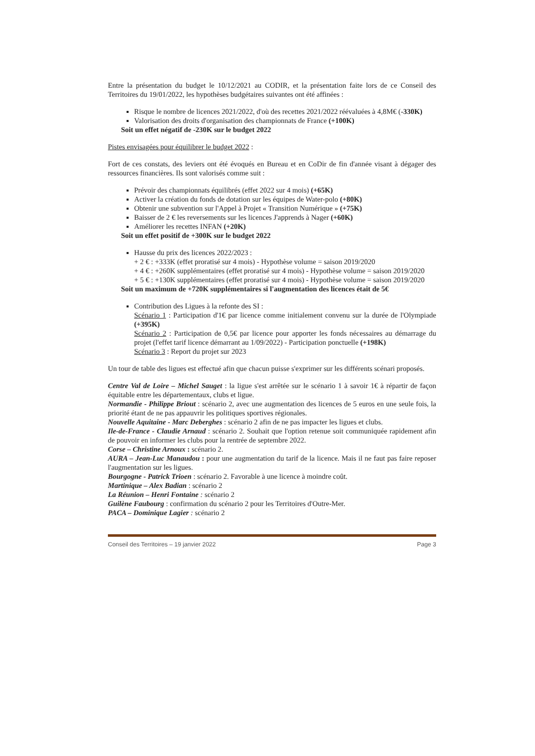Entre la présentation du budget le 10/12/2021 au CODIR, et la présentation faite lors de ce Conseil des Territoires du 19/01/2022, les hypothèses budgétaires suivantes ont été affinées :
Risque le nombre de licences 2021/2022, d'où des recettes 2021/2022 réévaluées à 4,8M€ (-330K)
Valorisation des droits d'organisation des championnats de France (+100K)
Soit un effet négatif de -230K sur le budget 2022
Pistes envisagées pour équilibrer le budget 2022 :
Fort de ces constats, des leviers ont été évoqués en Bureau et en CoDir de fin d'année visant à dégager des ressources financières. Ils sont valorisés comme suit :
Prévoir des championnats équilibrés (effet 2022 sur 4 mois) (+65K)
Activer la création du fonds de dotation sur les équipes de Water-polo (+80K)
Obtenir une subvention sur l'Appel à Projet « Transition Numérique » (+75K)
Baisser de 2 € les reversements sur les licences J'apprends à Nager (+60K)
Améliorer les recettes INFAN (+20K)
Soit un effet positif de +300K sur le budget 2022
Hausse du prix des licences 2022/2023 :
+ 2 € : +333K (effet proratisé sur 4 mois) - Hypothèse volume = saison 2019/2020
+ 4 € : +260K supplémentaires (effet proratisé sur 4 mois) - Hypothèse volume = saison 2019/2020
+ 5 € : +130K supplémentaires (effet proratisé sur 4 mois) - Hypothèse volume = saison 2019/2020
Soit un maximum de +720K supplémentaires si l'augmentation des licences était de 5€
Contribution des Ligues à la refonte des SI :
Scénario 1 : Participation d'1€ par licence comme initialement convenu sur la durée de l'Olympiade (+395K)
Scénario 2 : Participation de 0,5€ par licence pour apporter les fonds nécessaires au démarrage du projet (l'effet tarif licence démarrant au 1/09/2022) - Participation ponctuelle (+198K)
Scénario 3 : Report du projet sur 2023
Un tour de table des ligues est effectué afin que chacun puisse s'exprimer sur les différents scénari proposés.
Centre Val de Loire – Michel Sauget : la ligue s'est arrêtée sur le scénario 1 à savoir 1€ à répartir de façon équitable entre les départementaux, clubs et ligue.
Normandie - Philippe Briout : scénario 2, avec une augmentation des licences de 5 euros en une seule fois, la priorité étant de ne pas appauvrir les politiques sportives régionales.
Nouvelle Aquitaine - Marc Deberghes : scénario 2 afin de ne pas impacter les ligues et clubs.
Ile-de-France - Claudie Arnaud : scénario 2. Souhait que l'option retenue soit communiquée rapidement afin de pouvoir en informer les clubs pour la rentrée de septembre 2022.
Corse – Christine Arnoux : scénario 2.
AURA – Jean-Luc Manaudou : pour une augmentation du tarif de la licence. Mais il ne faut pas faire reposer l'augmentation sur les ligues.
Bourgogne - Patrick Trioen : scénario 2. Favorable à une licence à moindre coût.
Martinique – Alex Badian : scénario 2
La Réunion – Henri Fontaine : scénario 2
Guilène Faubourg : confirmation du scénario 2 pour les Territoires d'Outre-Mer.
PACA – Dominique Lagier : scénario 2
Conseil des Territoires – 19 janvier 2022 Page 3